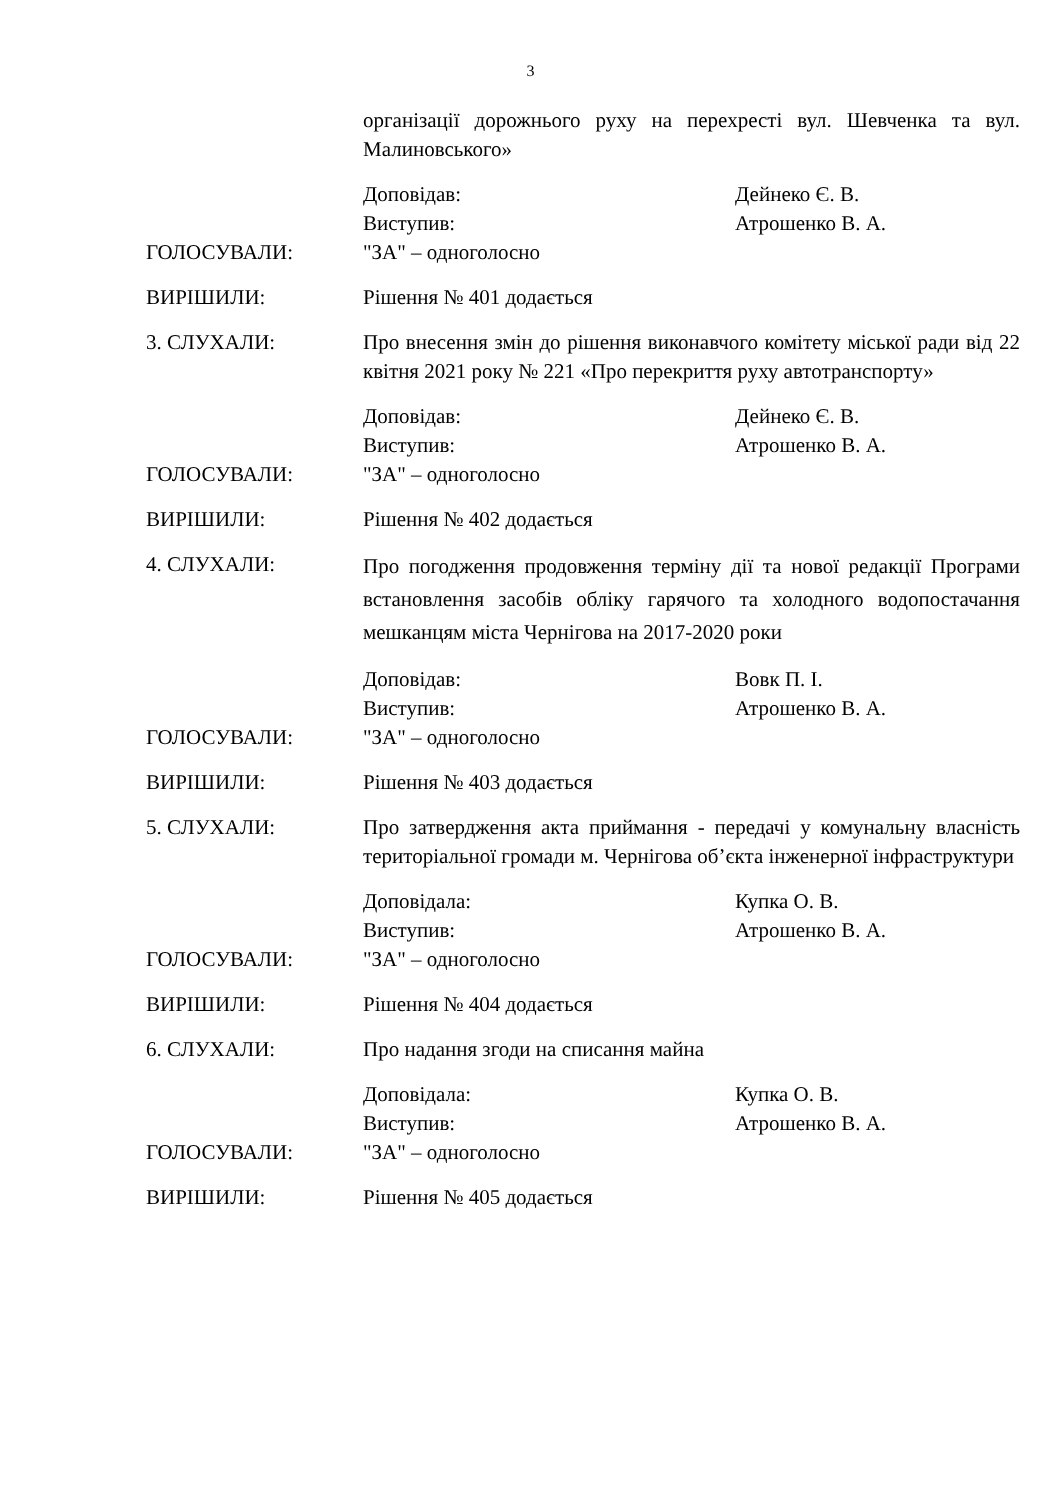3
організації дорожнього руху на перехресті вул. Шевченка та вул. Малиновського»
Доповідав: Дейнеко Є. В.
Виступив: Атрошенко В. А.
ГОЛОСУВАЛИ: "ЗА" – одноголосно
ВИРІШИЛИ: Рішення № 401 додається
3. СЛУХАЛИ: Про внесення змін до рішення виконавчого комітету міської ради від 22 квітня 2021 року № 221 «Про перекриття руху автотранспорту»
Доповідав: Дейнеко Є. В.
Виступив: Атрошенко В. А.
ГОЛОСУВАЛИ: "ЗА" – одноголосно
ВИРІШИЛИ: Рішення № 402 додається
4. СЛУХАЛИ:
Про погодження продовження терміну дії та нової редакції Програми встановлення засобів обліку гарячого та холодного водопостачання мешканцям міста Чернігова на 2017-2020 роки
Доповідав: Вовк П. І.
Виступив: Атрошенко В. А.
ГОЛОСУВАЛИ: "ЗА" – одноголосно
ВИРІШИЛИ: Рішення № 403 додається
5. СЛУХАЛИ: Про затвердження акта приймання - передачі у комунальну власність територіальної громади м. Чернігова об’єкта інженерної інфраструктури
Доповідала: Купка О. В.
Виступив: Атрошенко В. А.
ГОЛОСУВАЛИ: "ЗА" – одноголосно
ВИРІШИЛИ: Рішення № 404 додається
6. СЛУХАЛИ: Про надання згоди на списання майна
Доповідала: Купка О. В.
Виступив: Атрошенко В. А.
ГОЛОСУВАЛИ: "ЗА" – одноголосно
ВИРІШИЛИ: Рішення № 405 додається